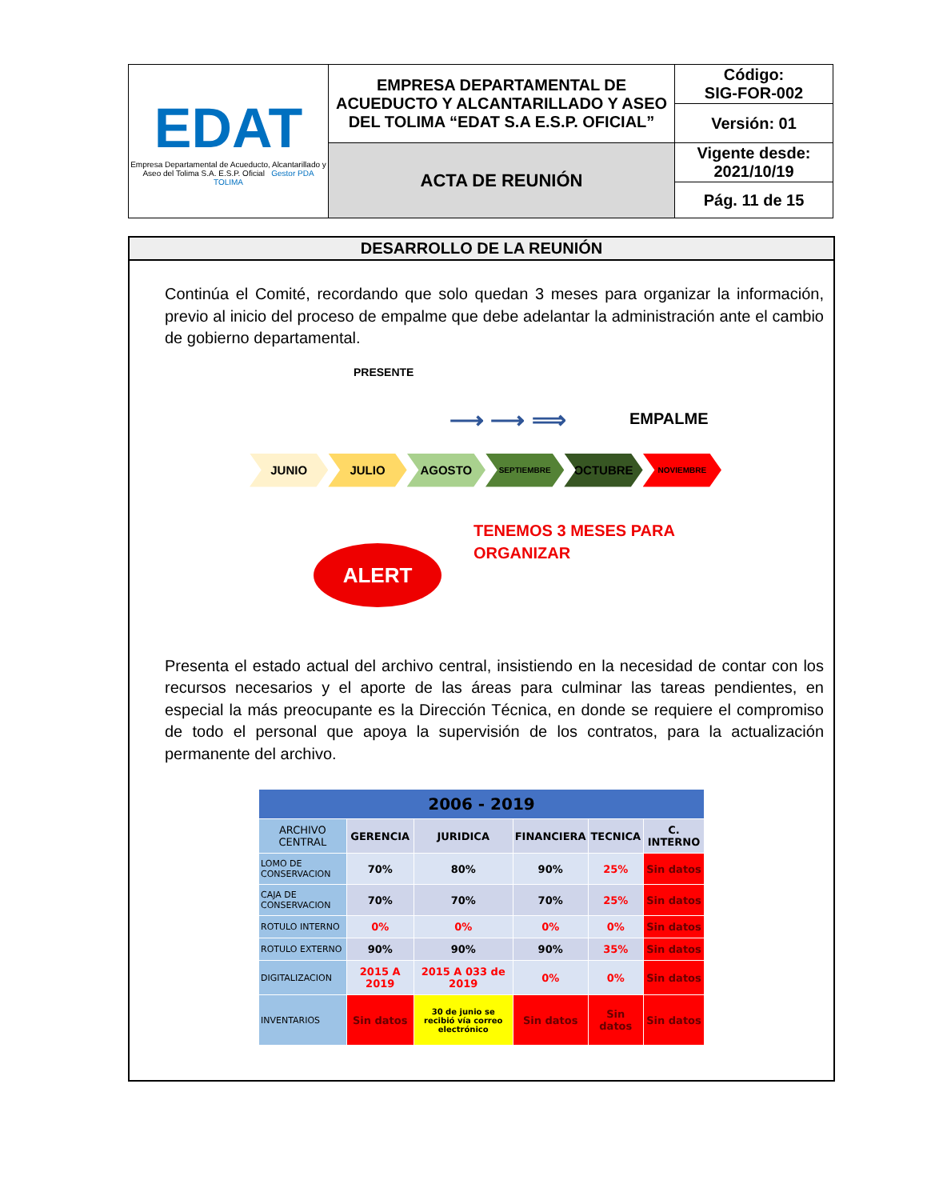| EDAT Empresa Departamental de Acueducto, Alcantarillado y Aseo del Tolima S.A. E.S.P. Oficial Gestor PDA TOLIMA | EMPRESA DEPARTAMENTAL DE ACUEDUCTO Y ALCANTARILLADO Y ASEO DEL TOLIMA “EDAT S.A E.S.P. OFICIAL” | Código: SIG-FOR-002 |
| | | Versión: 01 |
| | ACTA DE REUNIÓN | Vigente desde: 2021/10/19 |
| | | Pág. 11 de 15 |
DESARROLLO DE LA REUNIÓN
Continúa el Comité, recordando que solo quedan 3 meses para organizar la información, previo al inicio del proceso de empalme que debe adelantar la administración ante el cambio de gobierno departamental.
PRESENTE
EMPALME ⟶ ⟶ ⟹
JUNIO JULIO AGOSTO
SEPTIEMBRE
OCTUBRE
NOVIEMBRE
ALERT
TENEMOS 3 MESES PARA
ORGANIZAR
Presenta el estado actual del archivo central, insistiendo en la necesidad de contar con los recursos necesarios y el aporte de las áreas para culminar las tareas pendientes, en especial la más preocupante es la Dirección Técnica, en donde se requiere el compromiso de todo el personal que apoya la supervisión de los contratos, para la actualización permanente del archivo.
| 2006 - 2019 | | | | | |
| --- | --- | --- | --- | --- | --- |
| ARCHIVO CENTRAL | GERENCIA | JURIDICA | FINANCIERA | TECNICA | C. INTERNO |
| LOMO DE CONSERVACION | 70% | 80% | 90% | 25% | Sin datos |
| CAJA DE CONSERVACION | 70% | 70% | 70% | 25% | Sin datos |
| ROTULO INTERNO | 0% | 0% | 0% | 0% | Sin datos |
| ROTULO EXTERNO | 90% | 90% | 90% | 35% | Sin datos |
| DIGITALIZACION | 2015 A 2019 | 2015 A 033 de 2019 | 0% | 0% | Sin datos |
| INVENTARIOS | Sin datos | 30 de junio se recibió vía correo electrónico | Sin datos | Sin datos | Sin datos |